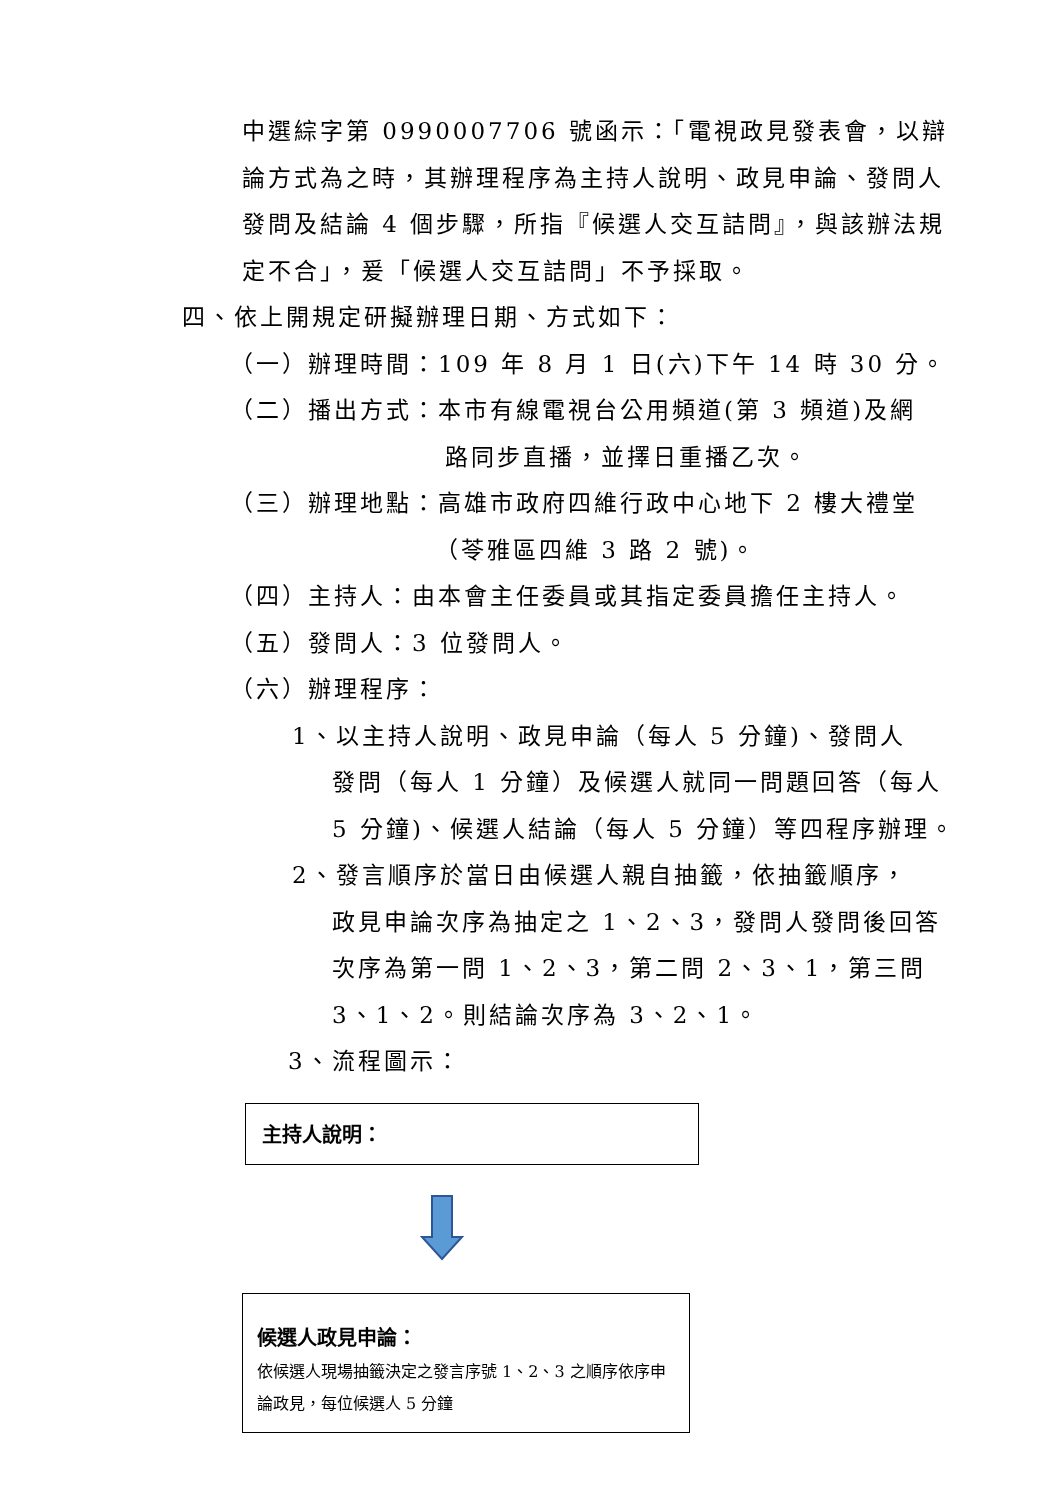中選綜字第 0990007706 號函示：「電視政見發表會，以辯論方式為之時，其辦理程序為主持人說明、政見申論、發問人發問及結論 4 個步驟，所指『候選人交互詰問』，與該辦法規定不合」，爰「候選人交互詰問」不予採取。
四、依上開規定研擬辦理日期、方式如下：
（一）辦理時間：109 年 8 月 1 日(六)下午 14 時 30 分。
（二）播出方式：本市有線電視台公用頻道(第 3 頻道)及網
路同步直播，並擇日重播乙次。
（三）辦理地點：高雄市政府四維行政中心地下 2 樓大禮堂
（苓雅區四維 3 路 2 號)。
（四）主持人：由本會主任委員或其指定委員擔任主持人。
（五）發問人：3 位發問人。
（六）辦理程序：
1、以主持人說明、政見申論（每人 5 分鐘)、發問人
發問（每人 1 分鐘）及候選人就同一問題回答（每人 5 分鐘)、候選人結論（每人 5 分鐘）等四程序辦理。
2、發言順序於當日由候選人親自抽籤，依抽籤順序，
政見申論次序為抽定之 1、2、3，發問人發問後回答次序為第一問 1、2、3，第二問 2、3、1，第三問 3、1、2。則結論次序為 3、2、1。
3、流程圖示：
主持人說明：
候選人政見申論：
依候選人現場抽籤決定之發言序號 1、2、3 之順序依序申論政見，每位候選人 5 分鐘